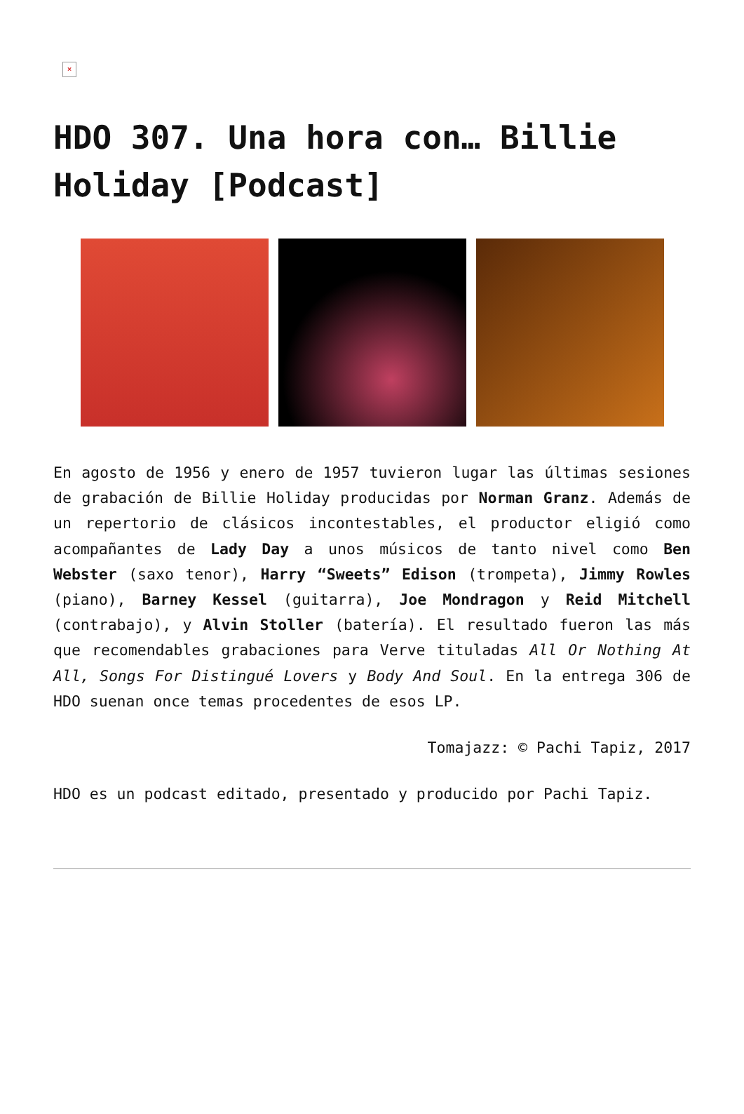×
HDO 307. Una hora con… Billie Holiday [Podcast]
En agosto de 1956 y enero de 1957 tuvieron lugar las últimas sesiones de grabación de Billie Holiday producidas por Norman Granz. Además de un repertorio de clásicos incontestables, el productor eligió como acompañantes de Lady Day a unos músicos de tanto nivel como Ben Webster (saxo tenor), Harry “Sweets” Edison (trompeta), Jimmy Rowles (piano), Barney Kessel (guitarra), Joe Mondragon y Reid Mitchell (contrabajo), y Alvin Stoller (batería). El resultado fueron las más que recomendables grabaciones para Verve tituladas All Or Nothing At All, Songs For Distingué Lovers y Body And Soul. En la entrega 306 de HDO suenan once temas procedentes de esos LP.
Tomajazz: © Pachi Tapiz, 2017
HDO es un podcast editado, presentado y producido por Pachi Tapiz.